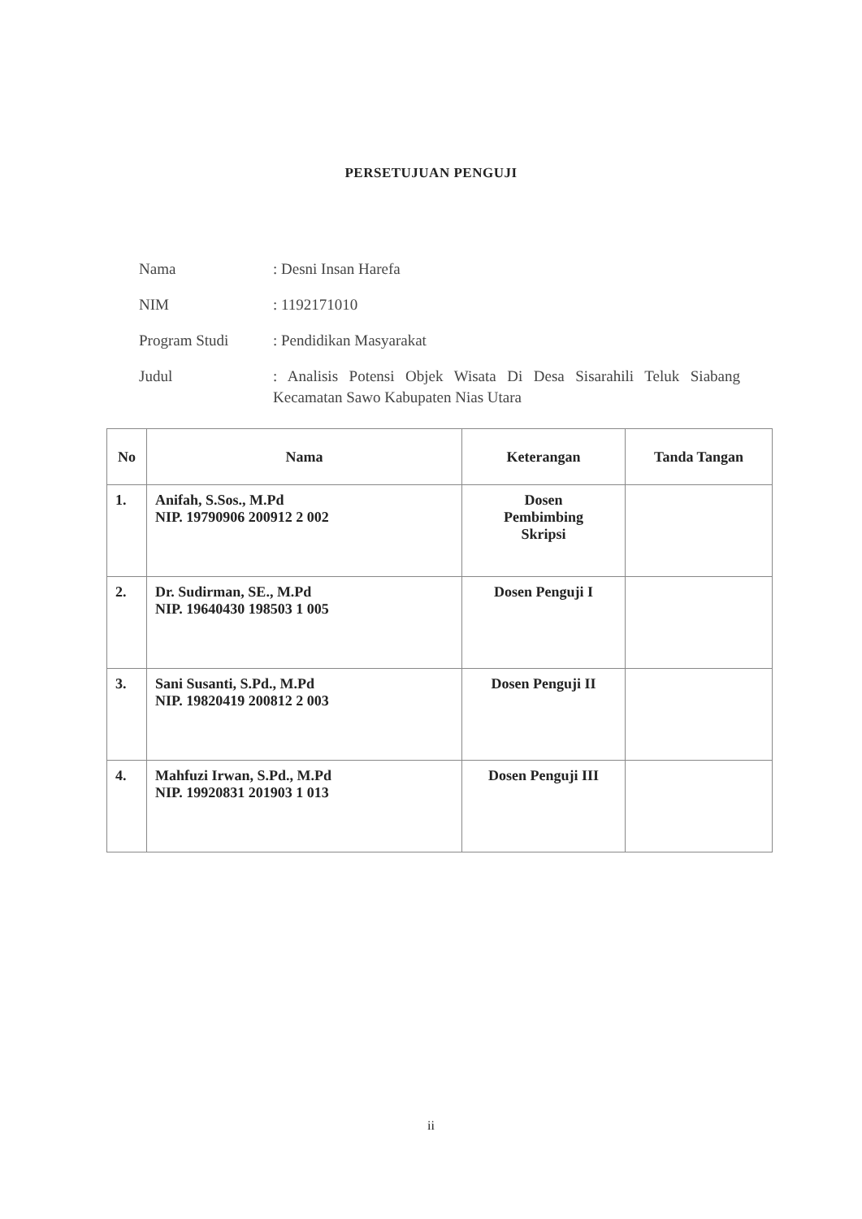PERSETUJUAN PENGUJI
Nama : Desni Insan Harefa
NIM : 1192171010
Program Studi : Pendidikan Masyarakat
Judul : Analisis Potensi Objek Wisata Di Desa Sisarahili Teluk Siabang Kecamatan Sawo Kabupaten Nias Utara
| No | Nama | Keterangan | Tanda Tangan |
| --- | --- | --- | --- |
| 1. | Anifah, S.Sos., M.Pd NIP. 19790906 200912 2 002 | Dosen Pembimbing Skripsi | |
| 2. | Dr. Sudirman, SE., M.Pd NIP. 19640430 198503 1 005 | Dosen Penguji I | |
| 3. | Sani Susanti, S.Pd., M.Pd NIP. 19820419 200812 2 003 | Dosen Penguji II | |
| 4. | Mahfuzi Irwan, S.Pd., M.Pd NIP. 19920831 201903 1 013 | Dosen Penguji III | |
ii